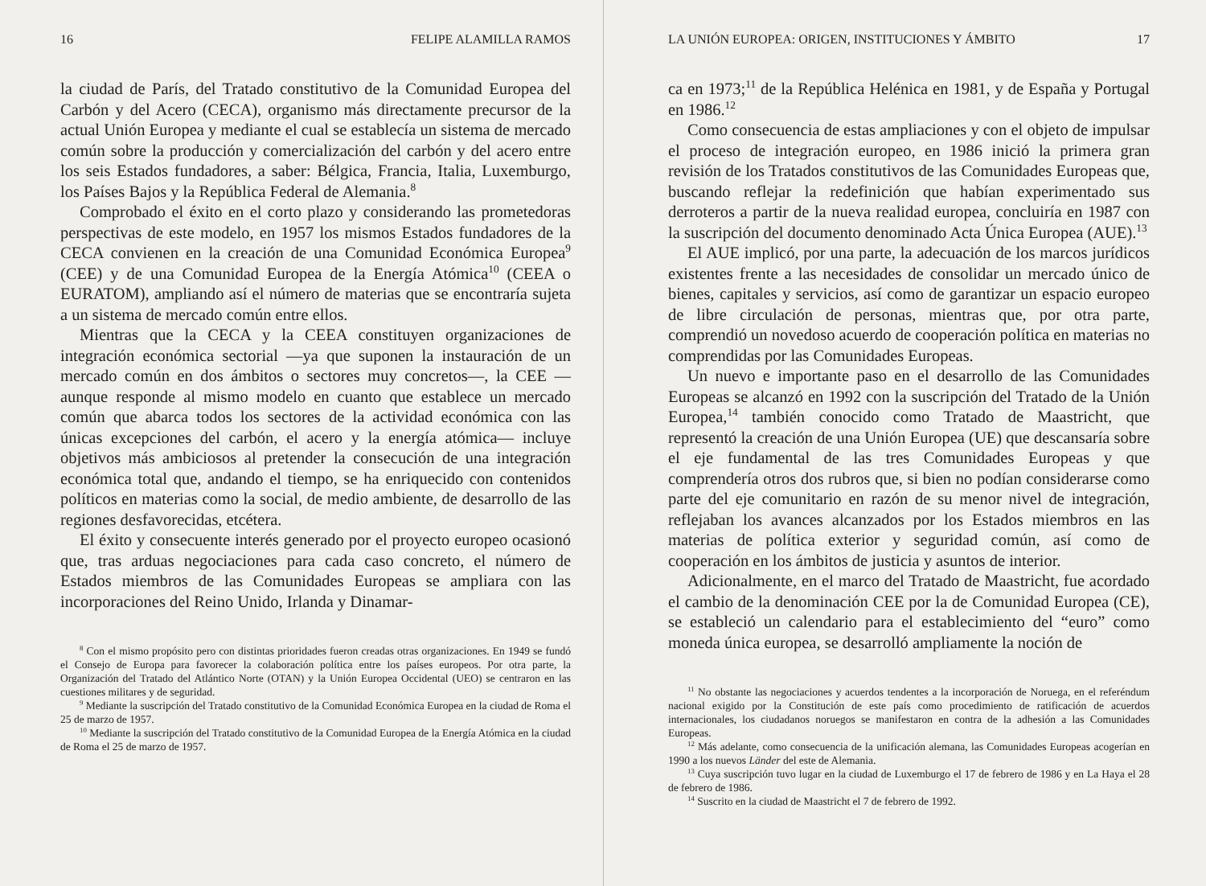16 FELIPE ALAMILLA RAMOS
la ciudad de París, del Tratado constitutivo de la Comunidad Europea del Carbón y del Acero (CECA), organismo más directamente precursor de la actual Unión Europea y mediante el cual se establecía un sistema de mercado común sobre la producción y comercialización del carbón y del acero entre los seis Estados fundadores, a saber: Bélgica, Francia, Italia, Luxemburgo, los Países Bajos y la República Federal de Alemania.<sup>8</sup>
Comprobado el éxito en el corto plazo y considerando las prometedoras perspectivas de este modelo, en 1957 los mismos Estados fundadores de la CECA convienen en la creación de una Comunidad Económica Europea<sup>9</sup> (CEE) y de una Comunidad Europea de la Energía Atómica<sup>10</sup> (CEEA o EURATOM), ampliando así el número de materias que se encontraría sujeta a un sistema de mercado común entre ellos.
Mientras que la CECA y la CEEA constituyen organizaciones de integración económica sectorial —ya que suponen la instauración de un mercado común en dos ámbitos o sectores muy concretos—, la CEE —aunque responde al mismo modelo en cuanto que establece un mercado común que abarca todos los sectores de la actividad económica con las únicas excepciones del carbón, el acero y la energía atómica— incluye objetivos más ambiciosos al pretender la consecución de una integración económica total que, andando el tiempo, se ha enriquecido con contenidos políticos en materias como la social, de medio ambiente, de desarrollo de las regiones desfavorecidas, etcétera.
El éxito y consecuente interés generado por el proyecto europeo ocasionó que, tras arduas negociaciones para cada caso concreto, el número de Estados miembros de las Comunidades Europeas se ampliara con las incorporaciones del Reino Unido, Irlanda y Dinamar-
<sup>8</sup> Con el mismo propósito pero con distintas prioridades fueron creadas otras organizaciones. En 1949 se fundó el Consejo de Europa para favorecer la colaboración política entre los países europeos. Por otra parte, la Organización del Tratado del Atlántico Norte (OTAN) y la Unión Europea Occidental (UEO) se centraron en las cuestiones militares y de seguridad.
<sup>9</sup> Mediante la suscripción del Tratado constitutivo de la Comunidad Económica Europea en la ciudad de Roma el 25 de marzo de 1957.
<sup>10</sup> Mediante la suscripción del Tratado constitutivo de la Comunidad Europea de la Energía Atómica en la ciudad de Roma el 25 de marzo de 1957.
LA UNIÓN EUROPEA: ORIGEN, INSTITUCIONES Y ÁMBITO 17
ca en 1973;<sup>11</sup> de la República Helénica en 1981, y de España y Portugal en 1986.<sup>12</sup>
Como consecuencia de estas ampliaciones y con el objeto de impulsar el proceso de integración europeo, en 1986 inició la primera gran revisión de los Tratados constitutivos de las Comunidades Europeas que, buscando reflejar la redefinición que habían experimentado sus derroteros a partir de la nueva realidad europea, concluiría en 1987 con la suscripción del documento denominado Acta Única Europea (AUE).<sup>13</sup>
El AUE implicó, por una parte, la adecuación de los marcos jurídicos existentes frente a las necesidades de consolidar un mercado único de bienes, capitales y servicios, así como de garantizar un espacio europeo de libre circulación de personas, mientras que, por otra parte, comprendió un novedoso acuerdo de cooperación política en materias no comprendidas por las Comunidades Europeas.
Un nuevo e importante paso en el desarrollo de las Comunidades Europeas se alcanzó en 1992 con la suscripción del Tratado de la Unión Europea,<sup>14</sup> también conocido como Tratado de Maastricht, que representó la creación de una Unión Europea (UE) que descansaría sobre el eje fundamental de las tres Comunidades Europeas y que comprendería otros dos rubros que, si bien no podían considerarse como parte del eje comunitario en razón de su menor nivel de integración, reflejaban los avances alcanzados por los Estados miembros en las materias de política exterior y seguridad común, así como de cooperación en los ámbitos de justicia y asuntos de interior.
Adicionalmente, en el marco del Tratado de Maastricht, fue acordado el cambio de la denominación CEE por la de Comunidad Europea (CE), se estableció un calendario para el establecimiento del “euro” como moneda única europea, se desarrolló ampliamente la noción de
<sup>11</sup> No obstante las negociaciones y acuerdos tendentes a la incorporación de Noruega, en el referéndum nacional exigido por la Constitución de este país como procedimiento de ratificación de acuerdos internacionales, los ciudadanos noruegos se manifestaron en contra de la adhesión a las Comunidades Europeas.
<sup>12</sup> Más adelante, como consecuencia de la unificación alemana, las Comunidades Europeas acogerían en 1990 a los nuevos Länder del este de Alemania.
<sup>13</sup> Cuya suscripción tuvo lugar en la ciudad de Luxemburgo el 17 de febrero de 1986 y en La Haya el 28 de febrero de 1986.
<sup>14</sup> Suscrito en la ciudad de Maastricht el 7 de febrero de 1992.